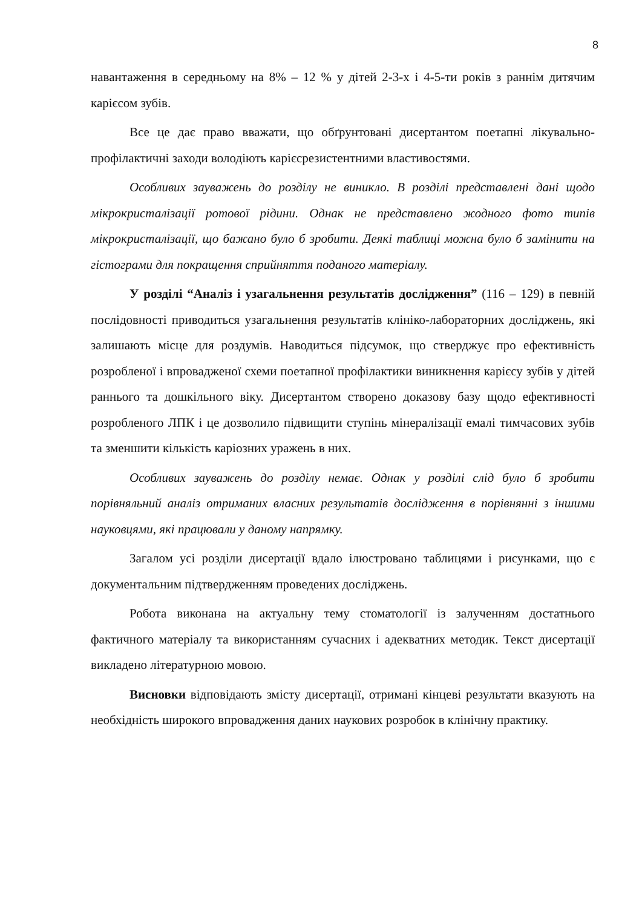8
навантаження в середньому на 8% – 12 % у дітей 2-3-х і 4-5-ти років з раннім дитячим карієсом зубів.
Все це дає право вважати, що обґрунтовані дисертантом поетапні лікувально-профілактичні заходи володіють карієсрезистентними властивостями.
Особливих зауважень до розділу не виникло. В розділі представлені дані щодо мікрокристалізації ротової рідини. Однак не представлено жодного фото типів мікрокристалізації, що бажано було б зробити. Деякі таблиці можна було б замінити на гістограми для покращення сприйняття поданого матеріалу.
У розділі “Аналіз і узагальнення результатів дослідження” (116 – 129) в певній послідовності приводиться узагальнення результатів клініко-лабораторних досліджень, які залишають місце для роздумів. Наводиться підсумок, що стверджує про ефективність розробленої і впровадженої схеми поетапної профілактики виникнення карієсу зубів у дітей раннього та дошкільного віку. Дисертантом створено доказову базу щодо ефективності розробленого ЛПК і це дозволило підвищити ступінь мінералізації емалі тимчасових зубів та зменшити кількість каріозних уражень в них.
Особливих зауважень до розділу немає. Однак у розділі слід було б зробити порівняльний аналіз отриманих власних результатів дослідження в порівнянні з іншими науковцями, які працювали у даному напрямку.
Загалом усі розділи дисертації вдало ілюстровано таблицями і рисунками, що є документальним підтвердженням проведених досліджень.
Робота виконана на актуальну тему стоматології із залученням достатнього фактичного матеріалу та використанням сучасних і адекватних методик. Текст дисертації викладено літературною мовою.
Висновки відповідають змісту дисертації, отримані кінцеві результати вказують на необхідність широкого впровадження даних наукових розробок в клінічну практику.